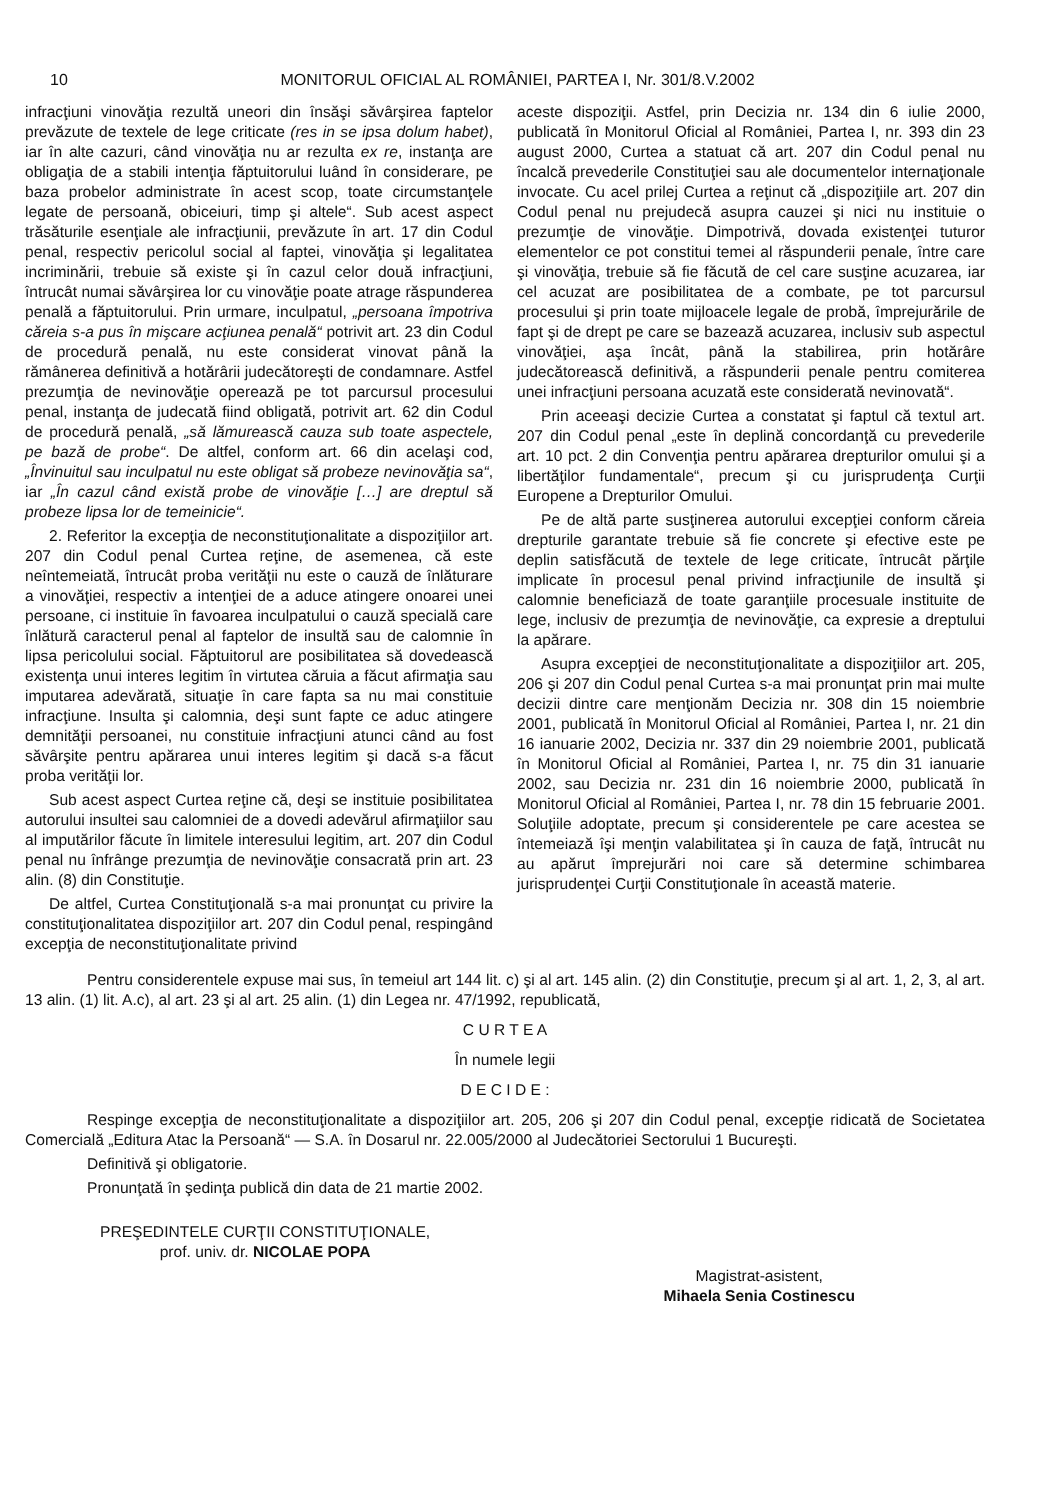10 MONITORUL OFICIAL AL ROMÂNIEI, PARTEA I, Nr. 301/8.V.2002
infracţiuni vinovăţia rezultă uneori din însăşi săvârşirea faptelor prevăzute de textele de lege criticate (res in se ipsa dolum habet), iar în alte cazuri, când vinovăţia nu ar rezulta ex re, instanţa are obligaţia de a stabili intenţia făptuitorului luând în considerare, pe baza probelor administrate în acest scop, toate circumstanţele legate de persoană, obiceiuri, timp şi altele“. Sub acest aspect trăsăturile esenţiale ale infracţiunii, prevăzute în art. 17 din Codul penal, respectiv pericolul social al faptei, vinovăţia şi legalitatea incriminării, trebuie să existe şi în cazul celor două infracţiuni, întrucât numai săvârşirea lor cu vinovăţie poate atrage răspunderea penală a făptuitorului. Prin urmare, inculpatul, „persoana împotriva căreia s-a pus în mişcare acţiunea penală“ potrivit art. 23 din Codul de procedură penală, nu este considerat vinovat până la rămânerea definitivă a hotărârii judecătoreşti de condamnare. Astfel prezumţia de nevinovăţie operează pe tot parcursul procesului penal, instanţa de judecată fiind obligată, potrivit art. 62 din Codul de procedură penală, „să lămurească cauza sub toate aspectele, pe bază de probe“. De altfel, conform art. 66 din acelaşi cod, „Învinuitul sau inculpatul nu este obligat să probeze nevinovăţia sa“, iar „În cazul când există probe de vinovăţie […] are dreptul să probeze lipsa lor de temeinicie“.
2. Referitor la excepţia de neconstituţionalitate a dispoziţiilor art. 207 din Codul penal Curtea reţine, de asemenea, că este neîntemeiată, întrucât proba verităţii nu este o cauză de înlăturare a vinovăţiei, respectiv a intenţiei de a aduce atingere onoarei unei persoane, ci instituie în favoarea inculpatului o cauză specială care înlătură caracterul penal al faptelor de insultă sau de calomnie în lipsa pericolului social. Făptuitorul are posibilitatea să dovedească existenţa unui interes legitim în virtutea căruia a făcut afirmaţia sau imputarea adevărată, situaţie în care fapta sa nu mai constituie infracţiune. Insulta şi calomnia, deşi sunt fapte ce aduc atingere demnităţii persoanei, nu constituie infracţiuni atunci când au fost săvârşite pentru apărarea unui interes legitim şi dacă s-a făcut proba verităţii lor.
Sub acest aspect Curtea reţine că, deşi se instituie posibilitatea autorului insultei sau calomniei de a dovedi adevărul afirmaţiilor sau al imputărilor făcute în limitele interesului legitim, art. 207 din Codul penal nu înfrânge prezumţia de nevinovăţie consacrată prin art. 23 alin. (8) din Constituţie.
De altfel, Curtea Constituţională s-a mai pronunţat cu privire la constituţionalitatea dispoziţiilor art. 207 din Codul penal, respingând excepţia de neconstituţionalitate privind
aceste dispoziţii. Astfel, prin Decizia nr. 134 din 6 iulie 2000, publicată în Monitorul Oficial al României, Partea I, nr. 393 din 23 august 2000, Curtea a statuat că art. 207 din Codul penal nu încalcă prevederile Constituţiei sau ale documentelor internaţionale invocate. Cu acel prilej Curtea a reţinut că „dispoziţiile art. 207 din Codul penal nu prejudecă asupra cauzei şi nici nu instituie o prezumţie de vinovăţie. Dimpotrivă, dovada existenţei tuturor elementelor ce pot constitui temei al răspunderii penale, între care şi vinovăţia, trebuie să fie făcută de cel care susţine acuzarea, iar cel acuzat are posibilitatea de a combate, pe tot parcursul procesului şi prin toate mijloacele legale de probă, împrejurările de fapt şi de drept pe care se bazează acuzarea, inclusiv sub aspectul vinovăţiei, aşa încât, până la stabilirea, prin hotărâre judecătorească definitivă, a răspunderii penale pentru comiterea unei infracţiuni persoana acuzată este considerată nevinovată“.
Prin aceeaşi decizie Curtea a constatat şi faptul că textul art. 207 din Codul penal „este în deplină concordanţă cu prevederile art. 10 pct. 2 din Convenţia pentru apărarea drepturilor omului şi a libertăţilor fundamentale“, precum şi cu jurisprudenţa Curţii Europene a Drepturilor Omului.
Pe de altă parte susţinerea autorului excepţiei conform căreia drepturile garantate trebuie să fie concrete şi efective este pe deplin satisfăcută de textele de lege criticate, întrucât părţile implicate în procesul penal privind infracţiunile de insultă şi calomnie beneficiază de toate garanţiile procesuale instituite de lege, inclusiv de prezumţia de nevinovăţie, ca expresie a dreptului la apărare.
Asupra excepţiei de neconstituţionalitate a dispoziţiilor art. 205, 206 şi 207 din Codul penal Curtea s-a mai pronunţat prin mai multe decizii dintre care menţionăm Decizia nr. 308 din 15 noiembrie 2001, publicată în Monitorul Oficial al României, Partea I, nr. 21 din 16 ianuarie 2002, Decizia nr. 337 din 29 noiembrie 2001, publicată în Monitorul Oficial al României, Partea I, nr. 75 din 31 ianuarie 2002, sau Decizia nr. 231 din 16 noiembrie 2000, publicată în Monitorul Oficial al României, Partea I, nr. 78 din 15 februarie 2001. Soluţiile adoptate, precum şi considerentele pe care acestea se întemeiază îşi menţin valabilitatea şi în cauza de faţă, întrucât nu au apărut împrejurări noi care să determine schimbarea jurisprudenţei Curţii Constituţionale în această materie.
Pentru considerentele expuse mai sus, în temeiul art 144 lit. c) şi al art. 145 alin. (2) din Constituţie, precum şi al art. 1, 2, 3, al art. 13 alin. (1) lit. A.c), al art. 23 şi al art. 25 alin. (1) din Legea nr. 47/1992, republicată,
C U R T E A
În numele legii
D E C I D E :
Respinge excepţia de neconstituţionalitate a dispoziţiilor art. 205, 206 şi 207 din Codul penal, excepţie ridicată de Societatea Comercială „Editura Atac la Persoană“ — S.A. în Dosarul nr. 22.005/2000 al Judecătoriei Sectorului 1 Bucureşti.
Definitivă şi obligatorie.
Pronunţată în şedinţa publică din data de 21 martie 2002.
PREŞEDINTELE CURŢII CONSTITUŢIONALE,
prof. univ. dr. NICOLAE POPA
Magistrat-asistent,
Mihaela Senia Costinescu